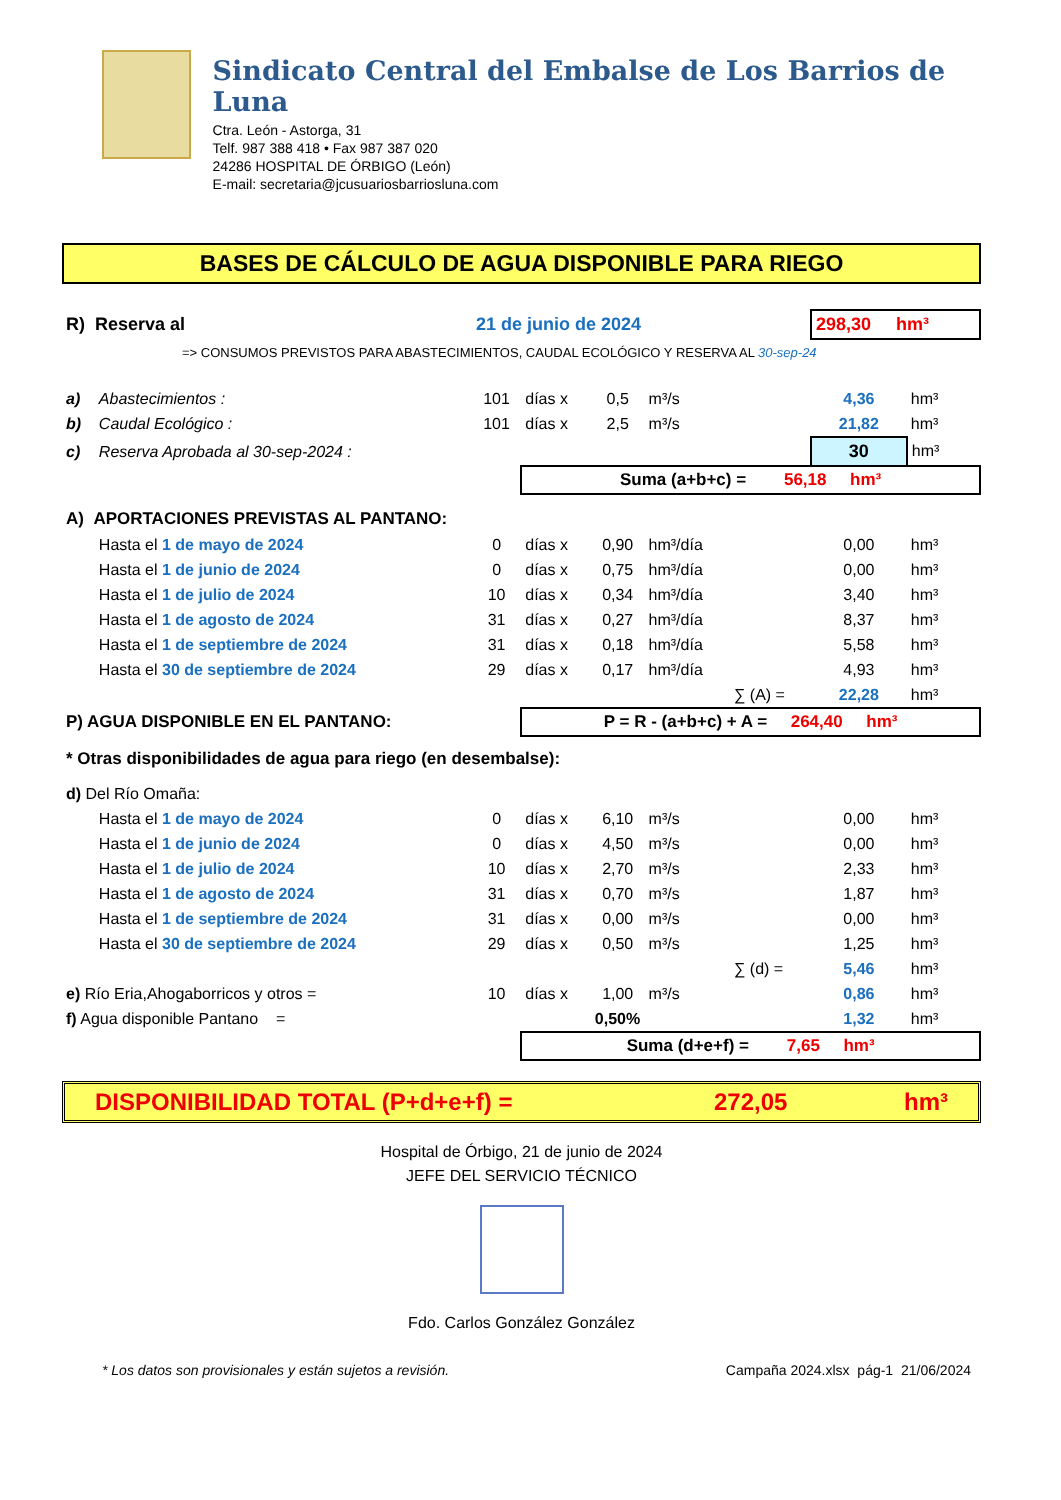Sindicato Central del Embalse de Los Barrios de Luna
Ctra. León - Astorga, 31
Telf. 987 388 418 • Fax 987 387 020
24286 HOSPITAL DE ÓRBIGO (León)
E-mail: secretaria@jcusuariosbarriosluna.com
BASES DE CÁLCULO DE AGUA DISPONIBLE PARA RIEGO
| R) Reserva al | | 21 de junio de 2024 | | | | | 298,30 hm³ | |
| => CONSUMOS PREVISTOS PARA ABASTECIMIENTOS, CAUDAL ECOLÓGICO Y RESERVA AL 30-sep-24 | | | | | | | | |
| a) | Abastecimientos : | 101 | días x | 0,5 | m³/s | | 4,36 | hm³ |
| b) | Caudal Ecológico : | 101 | días x | 2,5 | m³/s | | 21,82 | hm³ |
| c) | Reserva Aprobada al 30-sep-2024 : | | | | | | 30 | hm³ |
| | | | Suma (a+b+c) = 56,18 hm³ | | | | | |
| A) APORTACIONES PREVISTAS AL PANTANO: | | | | | | | | |
| | Hasta el 1 de mayo de 2024 | 0 | días x | 0,90 | hm³/día | | 0,00 | hm³ |
| | Hasta el 1 de junio de 2024 | 0 | días x | 0,75 | hm³/día | | 0,00 | hm³ |
| | Hasta el 1 de julio de 2024 | 10 | días x | 0,34 | hm³/día | | 3,40 | hm³ |
| | Hasta el 1 de agosto de 2024 | 31 | días x | 0,27 | hm³/día | | 8,37 | hm³ |
| | Hasta el 1 de septiembre de 2024 | 31 | días x | 0,18 | hm³/día | | 5,58 | hm³ |
| | Hasta el 30 de septiembre de 2024 | 29 | días x | 0,17 | hm³/día | | 4,93 | hm³ |
| | | | | | | ∑ (A) = | 22,28 | hm³ |
| P) AGUA DISPONIBLE EN EL PANTANO: | | | P = R - (a+b+c) + A = 264,40 hm³ | | | | | |
| * Otras disponibilidades de agua para riego (en desembalse): | | | | | | | | |
| d) Del Río Omaña: | | | | | | | | |
| | Hasta el 1 de mayo de 2024 | 0 | días x | 6,10 | m³/s | | 0,00 | hm³ |
| | Hasta el 1 de junio de 2024 | 0 | días x | 4,50 | m³/s | | 0,00 | hm³ |
| | Hasta el 1 de julio de 2024 | 10 | días x | 2,70 | m³/s | | 2,33 | hm³ |
| | Hasta el 1 de agosto de 2024 | 31 | días x | 0,70 | m³/s | | 1,87 | hm³ |
| | Hasta el 1 de septiembre de 2024 | 31 | días x | 0,00 | m³/s | | 0,00 | hm³ |
| | Hasta el 30 de septiembre de 2024 | 29 | días x | 0,50 | m³/s | | 1,25 | hm³ |
| | | | | | | ∑ (d) = | 5,46 | hm³ |
| e) Río Eria,Ahogaborricos y otros = | | 10 | días x | 1,00 | m³/s | | 0,86 | hm³ |
| f) Agua disponible Pantano = | | | | 0,50% | | | 1,32 | hm³ |
| | | | Suma (d+e+f) = 7,65 hm³ | | | | | |
DISPONIBILIDAD TOTAL (P+d+e+f) = 272,05 hm³
Hospital de Órbigo, 21 de junio de 2024
JEFE DEL SERVICIO TÉCNICO
Fdo. Carlos González González
* Los datos son provisionales y están sujetos a revisión. Campaña 2024.xlsx pág-1 21/06/2024